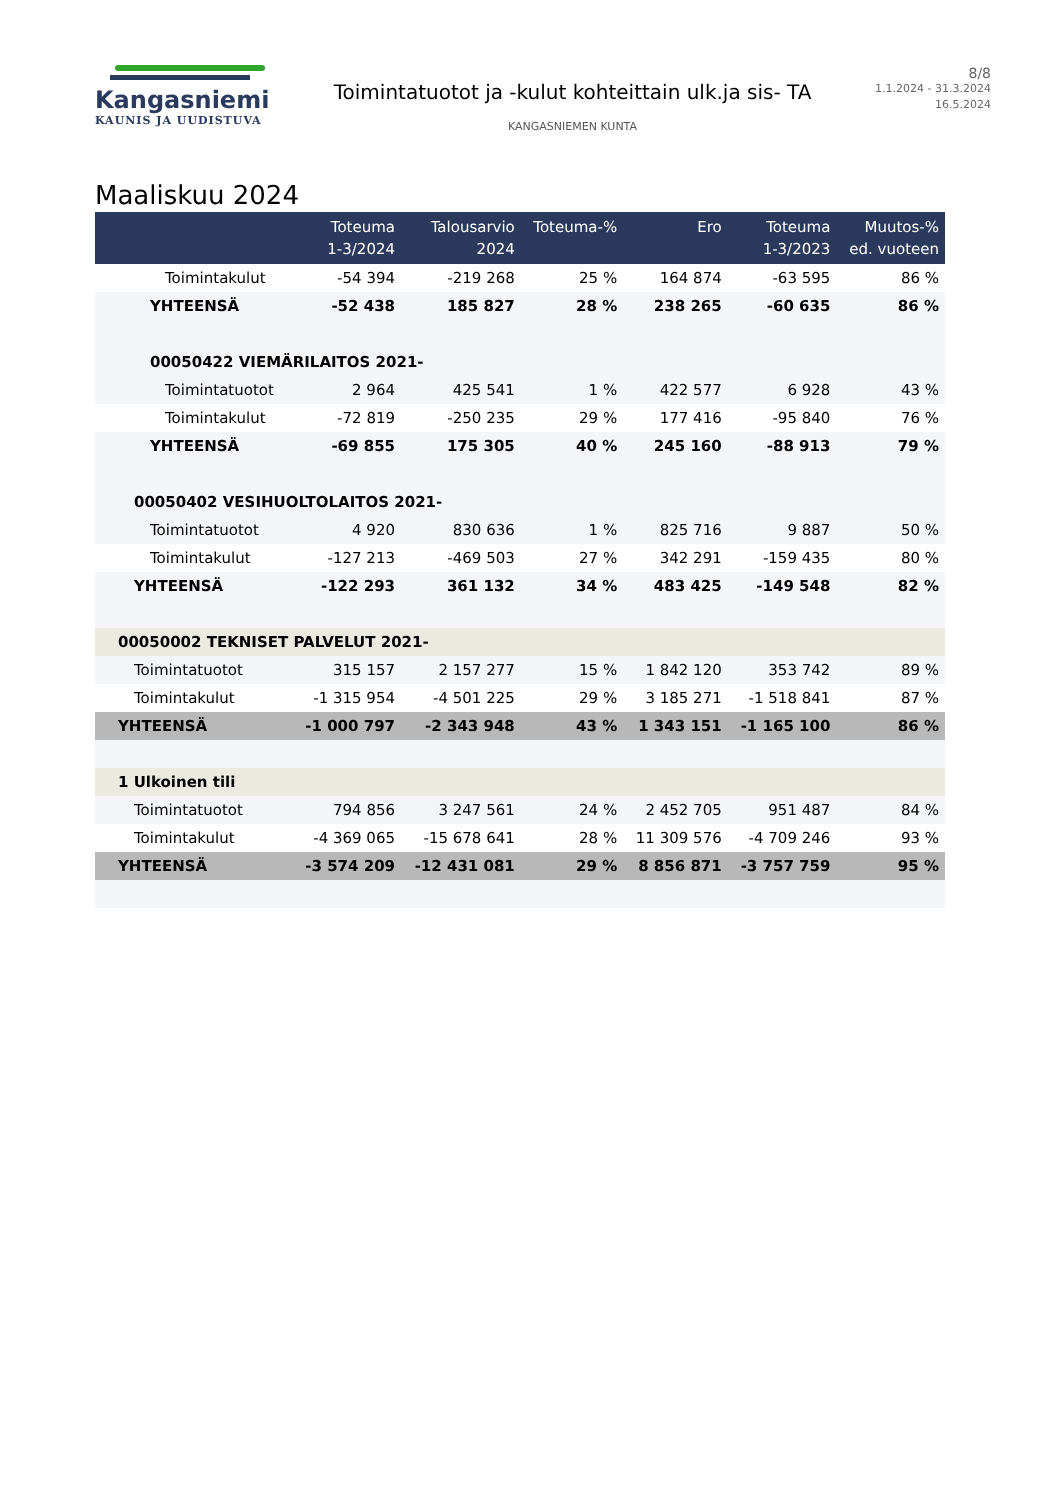Kangasniemi
KAUNIS JA UUDISTUVA
Toimintatuotot ja -kulut kohteittain ulk.ja sis- TA
KANGASNIEMEN KUNTA
8/8
1.1.2024 - 31.3.2024
16.5.2024
Maaliskuu 2024
| | Toteuma 1-3/2024 | Talousarvio 2024 | Toteuma-% | Ero | Toteuma 1-3/2023 | Muutos-% ed. vuoteen |
| --- | --- | --- | --- | --- | --- | --- |
| Toimintakulut | -54 394 | -219 268 | 25 % | 164 874 | -63 595 | 86 % |
| YHTEENSÄ | -52 438 | 185 827 | 28 % | 238 265 | -60 635 | 86 % |
| 00050422 VIEMÄRILAITOS 2021- | | | | | | |
| Toimintatuotot | 2 964 | 425 541 | 1 % | 422 577 | 6 928 | 43 % |
| Toimintakulut | -72 819 | -250 235 | 29 % | 177 416 | -95 840 | 76 % |
| YHTEENSÄ | -69 855 | 175 305 | 40 % | 245 160 | -88 913 | 79 % |
| 00050402 VESIHUOLTOLAITOS 2021- | | | | | | |
| Toimintatuotot | 4 920 | 830 636 | 1 % | 825 716 | 9 887 | 50 % |
| Toimintakulut | -127 213 | -469 503 | 27 % | 342 291 | -159 435 | 80 % |
| YHTEENSÄ | -122 293 | 361 132 | 34 % | 483 425 | -149 548 | 82 % |
| 00050002 TEKNISET PALVELUT 2021- | | | | | | |
| Toimintatuotot | 315 157 | 2 157 277 | 15 % | 1 842 120 | 353 742 | 89 % |
| Toimintakulut | -1 315 954 | -4 501 225 | 29 % | 3 185 271 | -1 518 841 | 87 % |
| YHTEENSÄ | -1 000 797 | -2 343 948 | 43 % | 1 343 151 | -1 165 100 | 86 % |
| 1 Ulkoinen tili | | | | | | |
| Toimintatuotot | 794 856 | 3 247 561 | 24 % | 2 452 705 | 951 487 | 84 % |
| Toimintakulut | -4 369 065 | -15 678 641 | 28 % | 11 309 576 | -4 709 246 | 93 % |
| YHTEENSÄ | -3 574 209 | -12 431 081 | 29 % | 8 856 871 | -3 757 759 | 95 % |